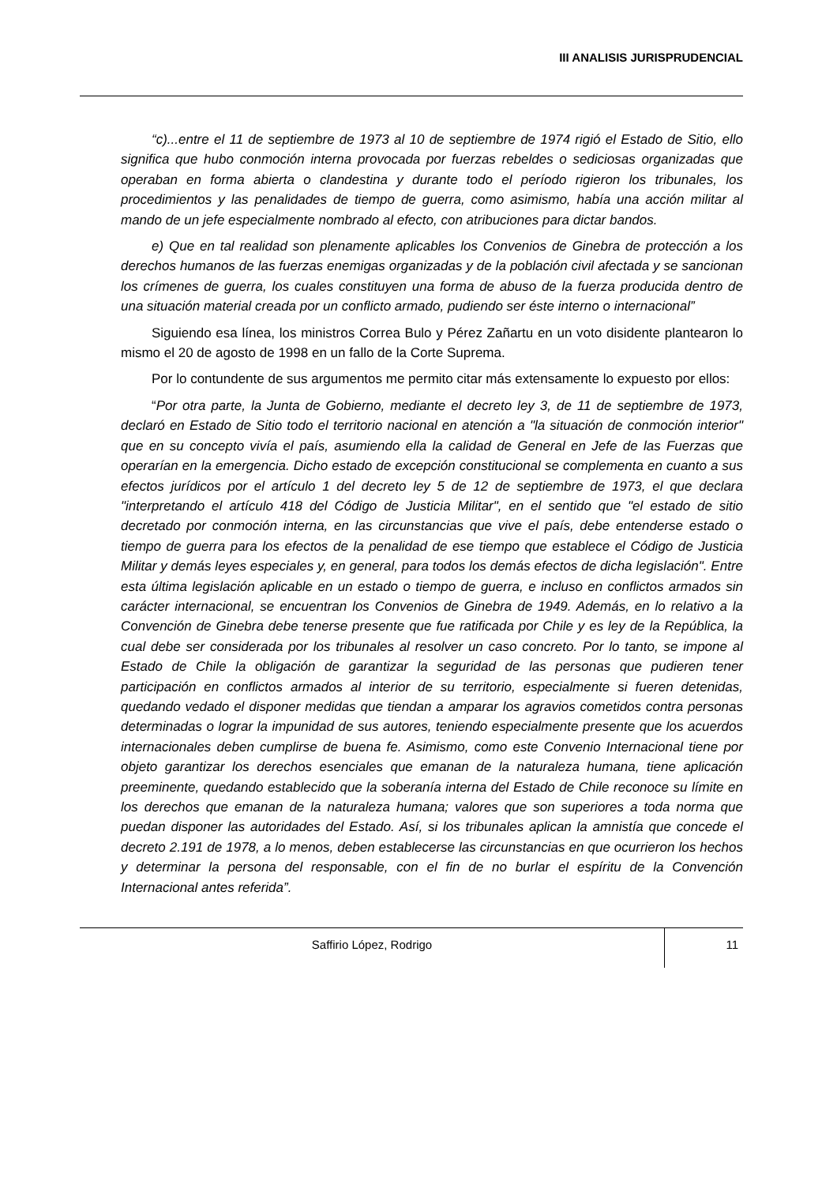III ANALISIS JURISPRUDENCIAL
“c)...entre el 11 de septiembre de 1973 al 10 de septiembre de 1974 rigió el Estado de Sitio, ello significa que hubo conmoción interna provocada por fuerzas rebeldes o sediciosas organizadas que operaban en forma abierta o clandestina y durante todo el período rigieron los tribunales, los procedimientos y las penalidades de tiempo de guerra, como asimismo, había una acción militar al mando de un jefe especialmente nombrado al efecto, con atribuciones para dictar bandos.
e) Que en tal realidad son plenamente aplicables los Convenios de Ginebra de protección a los derechos humanos de las fuerzas enemigas organizadas y de la población civil afectada y se sancionan los crímenes de guerra, los cuales constituyen una forma de abuso de la fuerza producida dentro de una situación material creada por un conflicto armado, pudiendo ser éste interno o internacional”
Siguiendo esa línea, los ministros Correa Bulo y Pérez Zañartu en un voto disidente plantearon lo mismo el 20 de agosto de 1998 en un fallo de la Corte Suprema.
Por lo contundente de sus argumentos me permito citar más extensamente lo expuesto por ellos:
“Por otra parte, la Junta de Gobierno, mediante el decreto ley 3, de 11 de septiembre de 1973, declaró en Estado de Sitio todo el territorio nacional en atención a "la situación de conmoción interior" que en su concepto vivía el país, asumiendo ella la calidad de General en Jefe de las Fuerzas que operarían en la emergencia. Dicho estado de excepción constitucional se complementa en cuanto a sus efectos jurídicos por el artículo 1 del decreto ley 5 de 12 de septiembre de 1973, el que declara "interpretando el artículo 418 del Código de Justicia Militar", en el sentido que "el estado de sitio decretado por conmoción interna, en las circunstancias que vive el país, debe entenderse estado o tiempo de guerra para los efectos de la penalidad de ese tiempo que establece el Código de Justicia Militar y demás leyes especiales y, en general, para todos los demás efectos de dicha legislación". Entre esta última legislación aplicable en un estado o tiempo de guerra, e incluso en conflictos armados sin carácter internacional, se encuentran los Convenios de Ginebra de 1949. Además, en lo relativo a la Convención de Ginebra debe tenerse presente que fue ratificada por Chile y es ley de la República, la cual debe ser considerada por los tribunales al resolver un caso concreto. Por lo tanto, se impone al Estado de Chile la obligación de garantizar la seguridad de las personas que pudieren tener participación en conflictos armados al interior de su territorio, especialmente si fueren detenidas, quedando vedado el disponer medidas que tiendan a amparar los agravios cometidos contra personas determinadas o lograr la impunidad de sus autores, teniendo especialmente presente que los acuerdos internacionales deben cumplirse de buena fe. Asimismo, como este Convenio Internacional tiene por objeto garantizar los derechos esenciales que emanan de la naturaleza humana, tiene aplicación preeminente, quedando establecido que la soberanía interna del Estado de Chile reconoce su límite en los derechos que emanan de la naturaleza humana; valores que son superiores a toda norma que puedan disponer las autoridades del Estado. Así, si los tribunales aplican la amnistía que concede el decreto 2.191 de 1978, a lo menos, deben establecerse las circunstancias en que ocurrieron los hechos y determinar la persona del responsable, con el fin de no burlar el espíritu de la Convención Internacional antes referida”.
Saffirio López, Rodrigo
11